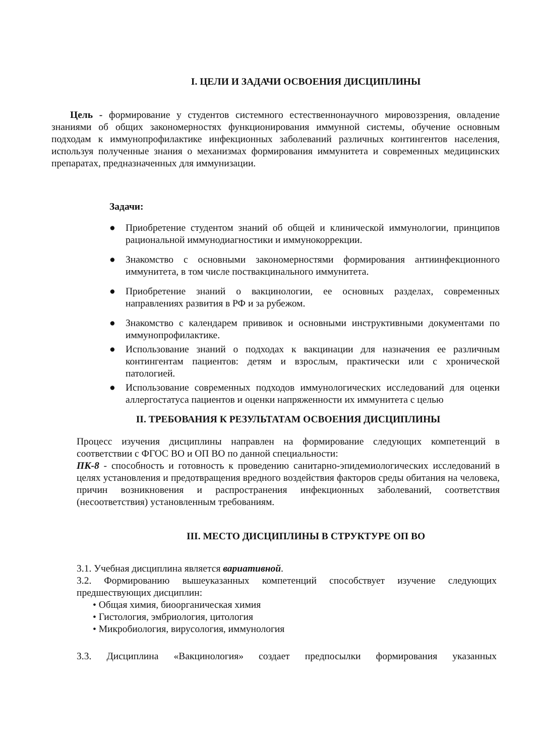I. ЦЕЛИ И ЗАДАЧИ ОСВОЕНИЯ ДИСЦИПЛИНЫ
Цель - формирование у студентов системного естественнонаучного мировоззрения, овладение знаниями об общих закономерностях функционирования иммунной системы, обучение основным подходам к иммунопрофилактике инфекционных заболеваний различных контингентов населения, используя полученные знания о механизмах формирования иммунитета и современных медицинских препаратах, предназначенных для иммунизации.
Задачи:
● Приобретение студентом знаний об общей и клинической иммунологии, принципов рациональной иммунодиагностики и иммунокоррекции.
● Знакомство с основными закономерностями формирования антиинфекционного иммунитета, в том числе поствакцинального иммунитета.
● Приобретение знаний о вакцинологии, ее основных разделах, современных направлениях развития в РФ и за рубежом.
● Знакомство с календарем прививок и основными инструктивными документами по иммунопрофилактике.
● Использование знаний о подходах к вакцинации для назначения ее различным контингентам пациентов: детям и взрослым, практически или с хронической патологией.
● Использование современных подходов иммунологических исследований для оценки аллергостатуса пациентов и оценки напряженности их иммунитета с целью
II. ТРЕБОВАНИЯ К РЕЗУЛЬТАТАМ ОСВОЕНИЯ ДИСЦИПЛИНЫ
Процесс изучения дисциплины направлен на формирование следующих компетенций в соответствии с ФГОС ВО и ОП ВО по данной специальности:
ПК-8 - способность и готовность к проведению санитарно-эпидемиологических исследований в целях установления и предотвращения вредного воздействия факторов среды обитания на человека, причин возникновения и распространения инфекционных заболеваний, соответствия (несоответствия) установленным требованиям.
III. МЕСТО ДИСЦИПЛИНЫ В СТРУКТУРЕ ОП ВО
3.1. Учебная дисциплина является вариативной.
3.2. Формированию вышеуказанных компетенций способствует изучение следующих предшествующих дисциплин:
• Общая химия, биоорганическая химия
• Гистология, эмбриология, цитология
• Микробиология, вирусология, иммунология
3.3. Дисциплина «Вакцинология» создает предпосылки формирования указанных